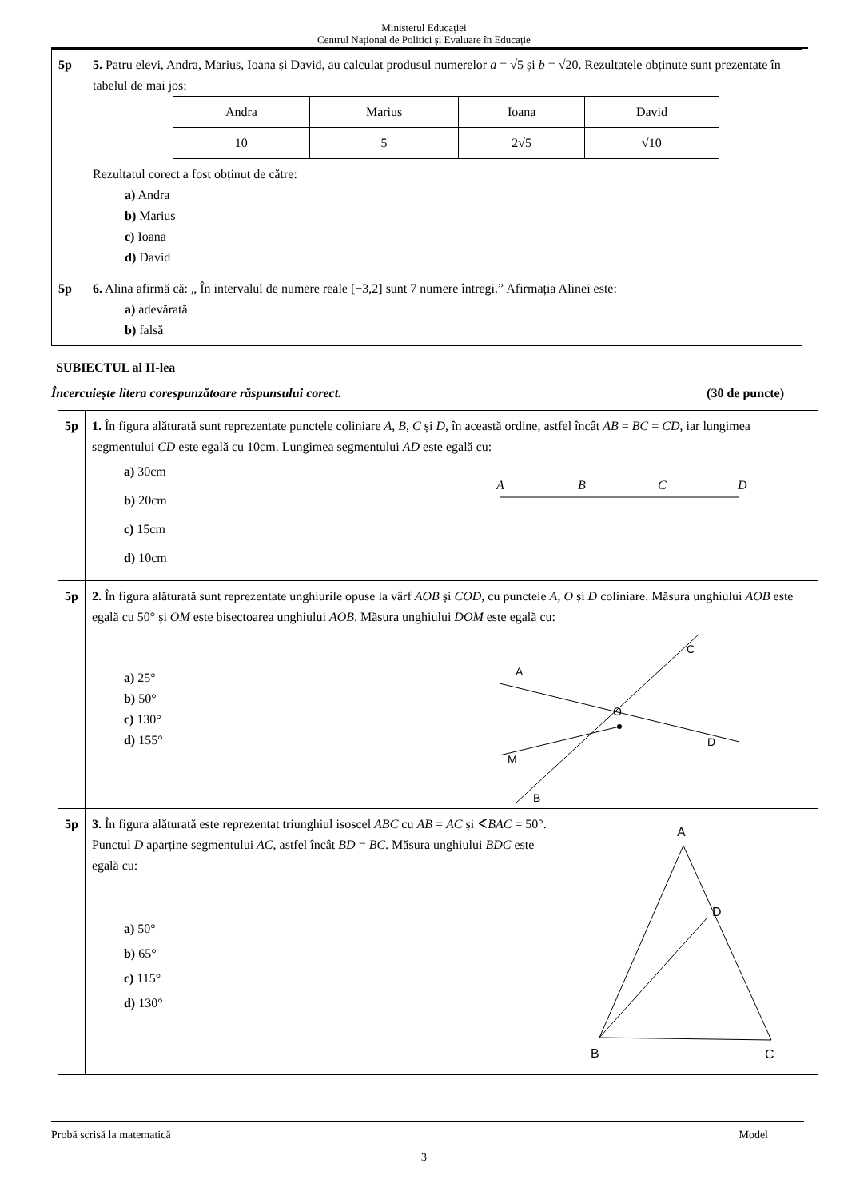Ministerul Educației
Centrul Național de Politici și Evaluare în Educație
| 5p | 5. Patru elevi, Andra, Marius, Ioana și David, au calculat produsul numerelor a = √5 și b = √20. Rezultatele obținute sunt prezentate în tabelul de mai jos: / Andra / Marius / Ioana / David / / 10 / 5 / 2√5 / √10 / Rezultatul corect a fost obținut de către: a) Andra b) Marius c) Ioana d) David |
| 5p | 6. Alina afirmă că: „ În intervalul de numere reale [−3,2] sunt 7 numere întregi.” Afirmația Alinei este: a) adevărată b) falsă |
SUBIECTUL al II-lea
Încercuiește litera corespunzătoare răspunsului corect. (30 de puncte)
| 5p | 1. În figura alăturată sunt reprezentate punctele coliniare A , B , C și D , în această ordine, astfel încât AB = BC = CD , iar lungimea segmentului CD este egală cu 10cm. Lungimea segmentului AD este egală cu: a) 30cm b) 20cm c) 15cm d) 10cm A B C D |
| 5p | 2. În figura alăturată sunt reprezentate unghiurile opuse la vârf AOB și COD , cu punctele A , O și D coliniare. Măsura unghiului AOB este egală cu 50° și OM este bisectoarea unghiului AOB . Măsura unghiului DOM este egală cu: a) 25° b) 50° c) 130° d) 155° A O C D M B |
| 5p | 3. În figura alăturată este reprezentat triunghiul isoscel ABC cu AB = AC și ∢ BAC = 50°. Punctul D aparține segmentului AC , astfel încât BD = BC . Măsura unghiului BDC este egală cu: a) 50° b) 65° c) 115° d) 130° A D B C |
Probă scrisă la matematică Model
3